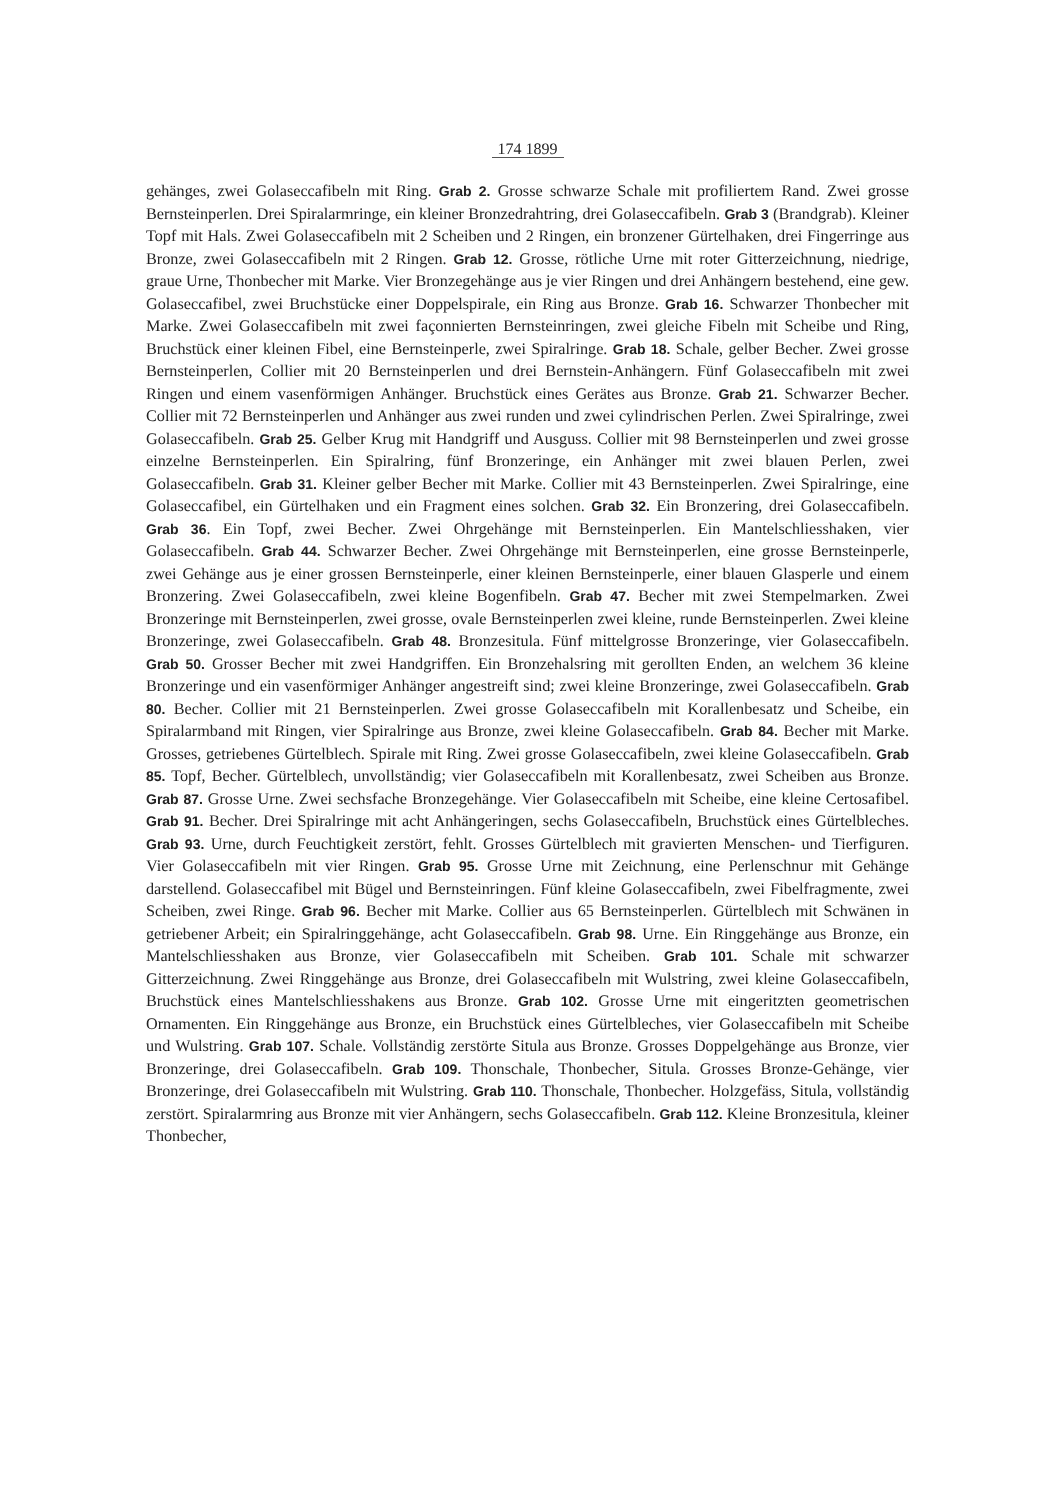174 1899
gehänges, zwei Golaseccafibeln mit Ring. Grab 2. Grosse schwarze Schale mit profiliertem Rand. Zwei grosse Bernsteinperlen. Drei Spiralarmringe, ein kleiner Bronzedrahtring, drei Golaseccafibeln. Grab 3 (Brandgrab). Kleiner Topf mit Hals. Zwei Golaseccafibeln mit 2 Scheiben und 2 Ringen, ein bronzener Gürtelhaken, drei Fingerringe aus Bronze, zwei Golaseccafibeln mit 2 Ringen. Grab 12. Grosse, rötliche Urne mit roter Gitterzeichnung, niedrige, graue Urne, Thonbecher mit Marke. Vier Bronzegehänge aus je vier Ringen und drei Anhängern bestehend, eine gew. Golaseccafibel, zwei Bruchstücke einer Doppelspirale, ein Ring aus Bronze. Grab 16. Schwarzer Thonbecher mit Marke. Zwei Golaseccafibeln mit zwei façonnierten Bernsteinringen, zwei gleiche Fibeln mit Scheibe und Ring, Bruchstück einer kleinen Fibel, eine Bernsteinperle, zwei Spiralringe. Grab 18. Schale, gelber Becher. Zwei grosse Bernsteinperlen, Collier mit 20 Bernsteinperlen und drei Bernstein-Anhängern. Fünf Golaseccafibeln mit zwei Ringen und einem vasenförmigen Anhänger. Bruchstück eines Gerätes aus Bronze. Grab 21. Schwarzer Becher. Collier mit 72 Bernsteinperlen und Anhänger aus zwei runden und zwei cylindrischen Perlen. Zwei Spiralringe, zwei Golaseccafibeln. Grab 25. Gelber Krug mit Handgriff und Ausguss. Collier mit 98 Bernsteinperlen und zwei grosse einzelne Bernsteinperlen. Ein Spiralring, fünf Bronzeringe, ein Anhänger mit zwei blauen Perlen, zwei Golaseccafibeln. Grab 31. Kleiner gelber Becher mit Marke. Collier mit 43 Bernsteinperlen. Zwei Spiralringe, eine Golaseccafibel, ein Gürtelhaken und ein Fragment eines solchen. Grab 32. Ein Bronzering, drei Golaseccafibeln. Grab 36. Ein Topf, zwei Becher. Zwei Ohrgehänge mit Bernsteinperlen. Ein Mantelschliesshaken, vier Golaseccafibeln. Grab 44. Schwarzer Becher. Zwei Ohrgehänge mit Bernsteinperlen, eine grosse Bernsteinperle, zwei Gehänge aus je einer grossen Bernsteinperle, einer kleinen Bernsteinperle, einer blauen Glasperle und einem Bronzering. Zwei Golaseccafibeln, zwei kleine Bogenfibeln. Grab 47. Becher mit zwei Stempelmarken. Zwei Bronzeringe mit Bernsteinperlen, zwei grosse, ovale Bernsteinperlen zwei kleine, runde Bernsteinperlen. Zwei kleine Bronzeringe, zwei Golaseccafibeln. Grab 48. Bronzesitula. Fünf mittelgrosse Bronzeringe, vier Golaseccafibeln. Grab 50. Grosser Becher mit zwei Handgriffen. Ein Bronzehalsring mit gerollten Enden, an welchem 36 kleine Bronzeringe und ein vasenförmiger Anhänger angestreift sind; zwei kleine Bronzeringe, zwei Golaseccafibeln. Grab 80. Becher. Collier mit 21 Bernsteinperlen. Zwei grosse Golaseccafibeln mit Korallenbesatz und Scheibe, ein Spiralarmband mit Ringen, vier Spiralringe aus Bronze, zwei kleine Golaseccafibeln. Grab 84. Becher mit Marke. Grosses, getriebenes Gürtelblech. Spirale mit Ring. Zwei grosse Golaseccafibeln, zwei kleine Golaseccafibeln. Grab 85. Topf, Becher. Gürtelblech, unvollständig; vier Golaseccafibeln mit Korallenbesatz, zwei Scheiben aus Bronze. Grab 87. Grosse Urne. Zwei sechsfache Bronzegehänge. Vier Golaseccafibeln mit Scheibe, eine kleine Certosafibel. Grab 91. Becher. Drei Spiralringe mit acht Anhängeringen, sechs Golaseccafibeln, Bruchstück eines Gürtelbleches. Grab 93. Urne, durch Feuchtigkeit zerstört, fehlt. Grosses Gürtelblech mit gravierten Menschen- und Tierfiguren. Vier Golaseccafibeln mit vier Ringen. Grab 95. Grosse Urne mit Zeichnung, eine Perlenschnur mit Gehänge darstellend. Golaseccafibel mit Bügel und Bernsteinringen. Fünf kleine Golaseccafibeln, zwei Fibelfragmente, zwei Scheiben, zwei Ringe. Grab 96. Becher mit Marke. Collier aus 65 Bernsteinperlen. Gürtelblech mit Schwänen in getriebener Arbeit; ein Spiralringgehänge, acht Golaseccafibeln. Grab 98. Urne. Ein Ringgehänge aus Bronze, ein Mantelschliesshaken aus Bronze, vier Golaseccafibeln mit Scheiben. Grab 101. Schale mit schwarzer Gitterzeichnung. Zwei Ringgehänge aus Bronze, drei Golaseccafibeln mit Wulstring, zwei kleine Golaseccafibeln, Bruchstück eines Mantelschliesshakens aus Bronze. Grab 102. Grosse Urne mit eingeritzten geometrischen Ornamenten. Ein Ringgehänge aus Bronze, ein Bruchstück eines Gürtelbleches, vier Golaseccafibeln mit Scheibe und Wulstring. Grab 107. Schale. Vollständig zerstörte Situla aus Bronze. Grosses Doppelgehänge aus Bronze, vier Bronzeringe, drei Golaseccafibeln. Grab 109. Thonschale, Thonbecher, Situla. Grosses Bronze-Gehänge, vier Bronzeringe, drei Golaseccafibeln mit Wulstring. Grab 110. Thonschale, Thonbecher. Holzgefäss, Situla, vollständig zerstört. Spiralarmring aus Bronze mit vier Anhängern, sechs Golaseccafibeln. Grab 112. Kleine Bronzesitula, kleiner Thonbecher,